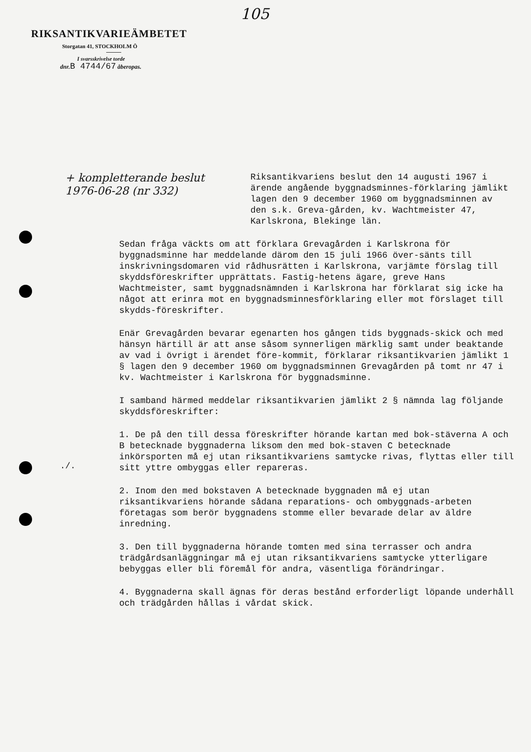105
RIKSANTIKVARIEÄMBETET
Storgatan 41, STOCKHOLM Ö
I svarsskrivelse torde
dnr.B 4744/67 åberopas.
+ kompletterande beslut
1976-06-28 (nr 332)
Riksantikvariens beslut den 14 augusti 1967 i ärende angående byggnadsminnes-förklaring jämlikt lagen den 9 december 1960 om byggnadsminnen av den s.k. Greva-gården, kv. Wachtmeister 47, Karlskrona, Blekinge län.
Sedan fråga väckts om att förklara Grevagården i Karlskrona för byggnadsminne har meddelande därom den 15 juli 1966 över-sänts till inskrivningsdomaren vid rådhusrätten i Karlskrona, varjämte förslag till skyddsföreskrifter upprättats. Fastig-hetens ägare, greve Hans Wachtmeister, samt byggnadsnämnden i Karlskrona har förklarat sig icke ha något att erinra mot en byggnadsminnesförklaring eller mot förslaget till skydds-föreskrifter.
Enär Grevagården bevarar egenarten hos gången tids byggnads-skick och med hänsyn härtill är att anse såsom synnerligen märklig samt under beaktande av vad i övrigt i ärendet före-kommit, förklarar riksantikvarien jämlikt 1 § lagen den 9 december 1960 om byggnadsminnen Grevagården på tomt nr 47 i kv. Wachtmeister i Karlskrona för byggnadsminne.
I samband härmed meddelar riksantikvarien jämlikt 2 § nämnda lag följande skyddsföreskrifter:
1. De på den till dessa föreskrifter hörande kartan med bok-stäverna A och B betecknade byggnaderna liksom den med bok-staven C betecknade inkörsporten må ej utan riksantikvariens samtycke rivas, flyttas eller till sitt yttre ombyggas eller repareras.
2. Inom den med bokstaven A betecknade byggnaden må ej utan riksantikvariens hörande sådana reparations- och ombyggnads-arbeten företagas som berör byggnadens stomme eller bevarade delar av äldre inredning.
3. Den till byggnaderna hörande tomten med sina terrasser och andra trädgårdsanläggningar må ej utan riksantikvariens samtycke ytterligare bebyggas eller bli föremål för andra, väsentliga förändringar.
4. Byggnaderna skall ägnas för deras bestånd erforderligt löpande underhåll och trädgården hållas i vårdat skick.
./.